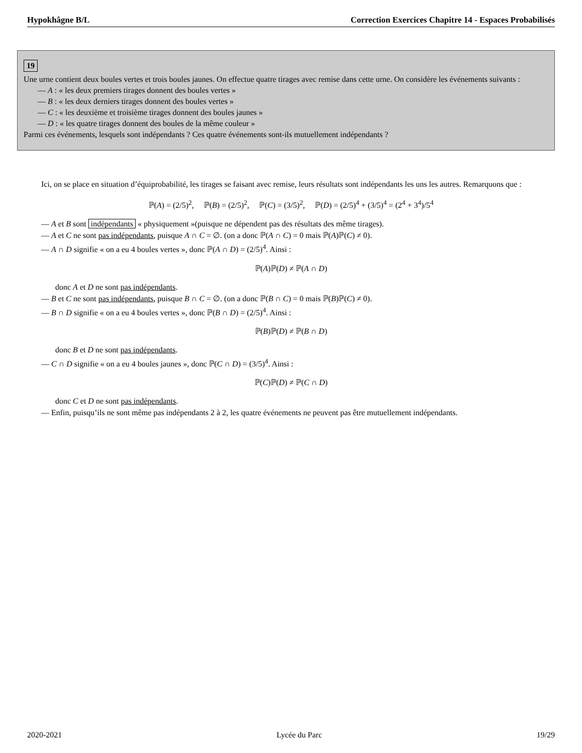Hypokhâgne B/L Correction Exercices Chapitre 14 - Espaces Probabilisés
19
Une urne contient deux boules vertes et trois boules jaunes. On effectue quatre tirages avec remise dans cette urne. On considère les événements suivants :
— A : « les deux premiers tirages donnent des boules vertes »
— B : « les deux derniers tirages donnent des boules vertes »
— C : « les deuxième et troisième tirages donnent des boules jaunes »
— D : « les quatre tirages donnent des boules de la même couleur »
Parmi ces événements, lesquels sont indépendants ? Ces quatre événements sont-ils mutuellement indépendants ?
Ici, on se place en situation d’équiprobabilité, les tirages se faisant avec remise, leurs résultats sont indépendants les uns les autres. Remarquons que :
ℙ(A) = (2/5)<sup>2</sup>, ℙ(B) = (2/5)<sup>2</sup>, ℙ(C) = (3/5)<sup>2</sup>, ℙ(D) = (2/5)<sup>4</sup> + (3/5)<sup>4</sup> = (2<sup>4</sup> + 3<sup>4</sup>)/5<sup>4</sup>
— A et B sont indépendants « physiquement »(puisque ne dépendent pas des résultats des même tirages).
— A et C ne sont pas indépendants, puisque A ∩ C = ∅. (on a donc ℙ(A ∩ C) = 0 mais ℙ(A)ℙ(C) ≠ 0).
— A ∩ D signifie « on a eu 4 boules vertes », donc ℙ(A ∩ D) = (2/5)<sup>4</sup>. Ainsi :
ℙ(A)ℙ(D) ≠ ℙ(A ∩ D)
donc A et D ne sont pas indépendants.
— B et C ne sont pas indépendants, puisque B ∩ C = ∅. (on a donc ℙ(B ∩ C) = 0 mais ℙ(B)ℙ(C) ≠ 0).
— B ∩ D signifie « on a eu 4 boules vertes », donc ℙ(B ∩ D) = (2/5)<sup>4</sup>. Ainsi :
ℙ(B)ℙ(D) ≠ ℙ(B ∩ D)
donc B et D ne sont pas indépendants.
— C ∩ D signifie « on a eu 4 boules jaunes », donc ℙ(C ∩ D) = (3/5)<sup>4</sup>. Ainsi :
ℙ(C)ℙ(D) ≠ ℙ(C ∩ D)
donc C et D ne sont pas indépendants.
— Enfin, puisqu’ils ne sont même pas indépendants 2 à 2, les quatre événements ne peuvent pas être mutuellement indépendants.
2020-2021 Lycée du Parc 19/29